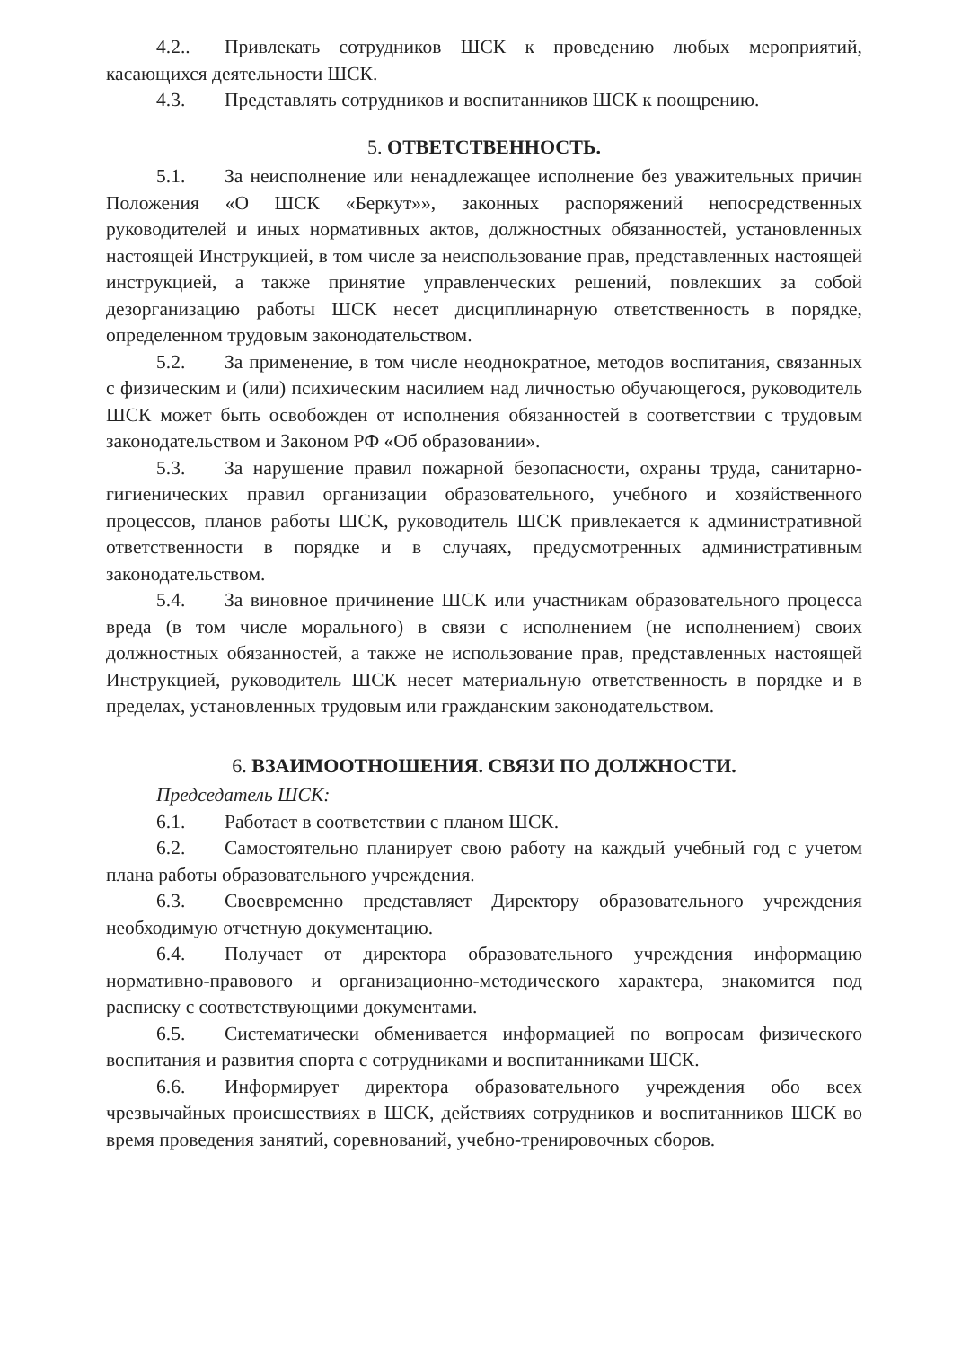4.2.. Привлекать сотрудников ШСК к проведению любых мероприятий, касающихся деятельности ШСК.
4.3. Представлять сотрудников и воспитанников ШСК к поощрению.
5. ОТВЕТСТВЕННОСТЬ.
5.1. За неисполнение или ненадлежащее исполнение без уважительных причин Положения «О ШСК «Беркут»», законных распоряжений непосредственных руководителей и иных нормативных актов, должностных обязанностей, установленных настоящей Инструкцией, в том числе за неиспользование прав, представленных настоящей инструкцией, а также принятие управленческих решений, повлекших за собой дезорганизацию работы ШСК несет дисциплинарную ответственность в порядке, определенном трудовым законодательством.
5.2. За применение, в том числе неоднократное, методов воспитания, связанных с физическим и (или) психическим насилием над личностью обучающегося, руководитель ШСК может быть освобожден от исполнения обязанностей в соответствии с трудовым законодательством и Законом РФ «Об образовании».
5.3. За нарушение правил пожарной безопасности, охраны труда, санитарно-гигиенических правил организации образовательного, учебного и хозяйственного процессов, планов работы ШСК, руководитель ШСК привлекается к административной ответственности в порядке и в случаях, предусмотренных административным законодательством.
5.4. За виновное причинение ШСК или участникам образовательного процесса вреда (в том числе морального) в связи с исполнением (не исполнением) своих должностных обязанностей, а также не использование прав, представленных настоящей Инструкцией, руководитель ШСК несет материальную ответственность в порядке и в пределах, установленных трудовым или гражданским законодательством.
6. ВЗАИМООТНОШЕНИЯ. СВЯЗИ ПО ДОЛЖНОСТИ.
Председатель ШСК:
6.1. Работает в соответствии с планом ШСК.
6.2. Самостоятельно планирует свою работу на каждый учебный год с учетом плана работы образовательного учреждения.
6.3. Своевременно представляет Директору образовательного учреждения необходимую отчетную документацию.
6.4. Получает от директора образовательного учреждения информацию нормативно-правового и организационно-методического характера, знакомится под расписку с соответствующими документами.
6.5. Систематически обменивается информацией по вопросам физического воспитания и развития спорта с сотрудниками и воспитанниками ШСК.
6.6. Информирует директора образовательного учреждения обо всех чрезвычайных происшествиях в ШСК, действиях сотрудников и воспитанников ШСК во время проведения занятий, соревнований, учебно-тренировочных сборов.